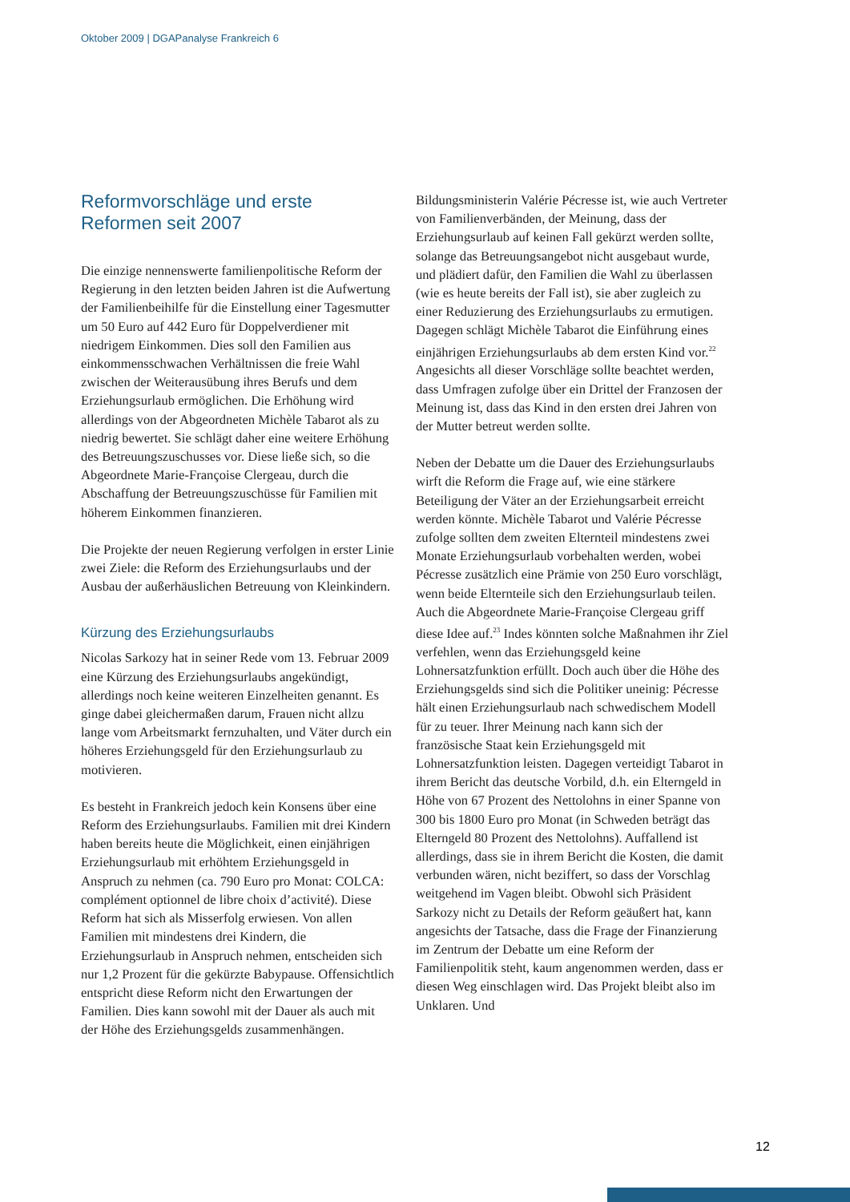Oktober 2009 | DGAPanalyse Frankreich 6
Reformvorschläge und erste Reformen seit 2007
Die einzige nennenswerte familienpolitische Reform der Regierung in den letzten beiden Jahren ist die Aufwertung der Familienbeihilfe für die Einstellung einer Tagesmutter um 50 Euro auf 442 Euro für Doppelverdiener mit niedrigem Einkommen. Dies soll den Familien aus einkommensschwachen Verhältnissen die freie Wahl zwischen der Weiterausübung ihres Berufs und dem Erziehungsurlaub ermöglichen. Die Erhöhung wird allerdings von der Abgeordneten Michèle Tabarot als zu niedrig bewertet. Sie schlägt daher eine weitere Erhöhung des Betreuungszuschusses vor. Diese ließe sich, so die Abgeordnete Marie-Françoise Clergeau, durch die Abschaffung der Betreuungszuschüsse für Familien mit höherem Einkommen finanzieren.
Die Projekte der neuen Regierung verfolgen in erster Linie zwei Ziele: die Reform des Erziehungsurlaubs und der Ausbau der außerhäuslichen Betreuung von Kleinkindern.
Kürzung des Erziehungsurlaubs
Nicolas Sarkozy hat in seiner Rede vom 13. Februar 2009 eine Kürzung des Erziehungsurlaubs angekündigt, allerdings noch keine weiteren Einzelheiten genannt. Es ginge dabei gleichermaßen darum, Frauen nicht allzu lange vom Arbeitsmarkt fernzuhalten, und Väter durch ein höheres Erziehungsgeld für den Erziehungsurlaub zu motivieren.
Es besteht in Frankreich jedoch kein Konsens über eine Reform des Erziehungsurlaubs. Familien mit drei Kindern haben bereits heute die Möglichkeit, einen einjährigen Erziehungsurlaub mit erhöhtem Erziehungsgeld in Anspruch zu nehmen (ca. 790 Euro pro Monat: COLCA: complément optionnel de libre choix d’activité). Diese Reform hat sich als Misserfolg erwiesen. Von allen Familien mit mindestens drei Kindern, die Erziehungsurlaub in Anspruch nehmen, entscheiden sich nur 1,2 Prozent für die gekürzte Babypause. Offensichtlich entspricht diese Reform nicht den Erwartungen der Familien. Dies kann sowohl mit der Dauer als auch mit der Höhe des Erziehungsgelds zusammenhängen.
Bildungsministerin Valérie Pécresse ist, wie auch Vertreter von Familienverbänden, der Meinung, dass der Erziehungsurlaub auf keinen Fall gekürzt werden sollte, solange das Betreuungsangebot nicht ausgebaut wurde, und plädiert dafür, den Familien die Wahl zu überlassen (wie es heute bereits der Fall ist), sie aber zugleich zu einer Reduzierung des Erziehungsurlaubs zu ermutigen. Dagegen schlägt Michèle Tabarot die Einführung eines einjährigen Erziehungsurlaubs ab dem ersten Kind vor.<sup>22</sup> Angesichts all dieser Vorschläge sollte beachtet werden, dass Umfragen zufolge über ein Drittel der Franzosen der Meinung ist, dass das Kind in den ersten drei Jahren von der Mutter betreut werden sollte.
Neben der Debatte um die Dauer des Erziehungsurlaubs wirft die Reform die Frage auf, wie eine stärkere Beteiligung der Väter an der Erziehungsarbeit erreicht werden könnte. Michèle Tabarot und Valérie Pécresse zufolge sollten dem zweiten Elternteil mindestens zwei Monate Erziehungsurlaub vorbehalten werden, wobei Pécresse zusätzlich eine Prämie von 250 Euro vorschlägt, wenn beide Elternteile sich den Erziehungsurlaub teilen. Auch die Abgeordnete Marie-Françoise Clergeau griff diese Idee auf.<sup>23</sup> Indes könnten solche Maßnahmen ihr Ziel verfehlen, wenn das Erziehungsgeld keine Lohnersatzfunktion erfüllt. Doch auch über die Höhe des Erziehungsgelds sind sich die Politiker uneinig: Pécresse hält einen Erziehungsurlaub nach schwedischem Modell für zu teuer. Ihrer Meinung nach kann sich der französische Staat kein Erziehungsgeld mit Lohnersatzfunktion leisten. Dagegen verteidigt Tabarot in ihrem Bericht das deutsche Vorbild, d.h. ein Elterngeld in Höhe von 67 Prozent des Nettolohns in einer Spanne von 300 bis 1800 Euro pro Monat (in Schweden beträgt das Elterngeld 80 Prozent des Nettolohns). Auffallend ist allerdings, dass sie in ihrem Bericht die Kosten, die damit verbunden wären, nicht beziffert, so dass der Vorschlag weitgehend im Vagen bleibt. Obwohl sich Präsident Sarkozy nicht zu Details der Reform geäußert hat, kann angesichts der Tatsache, dass die Frage der Finanzierung im Zentrum der Debatte um eine Reform der Familienpolitik steht, kaum angenommen werden, dass er diesen Weg einschlagen wird. Das Projekt bleibt also im Unklaren. Und
12